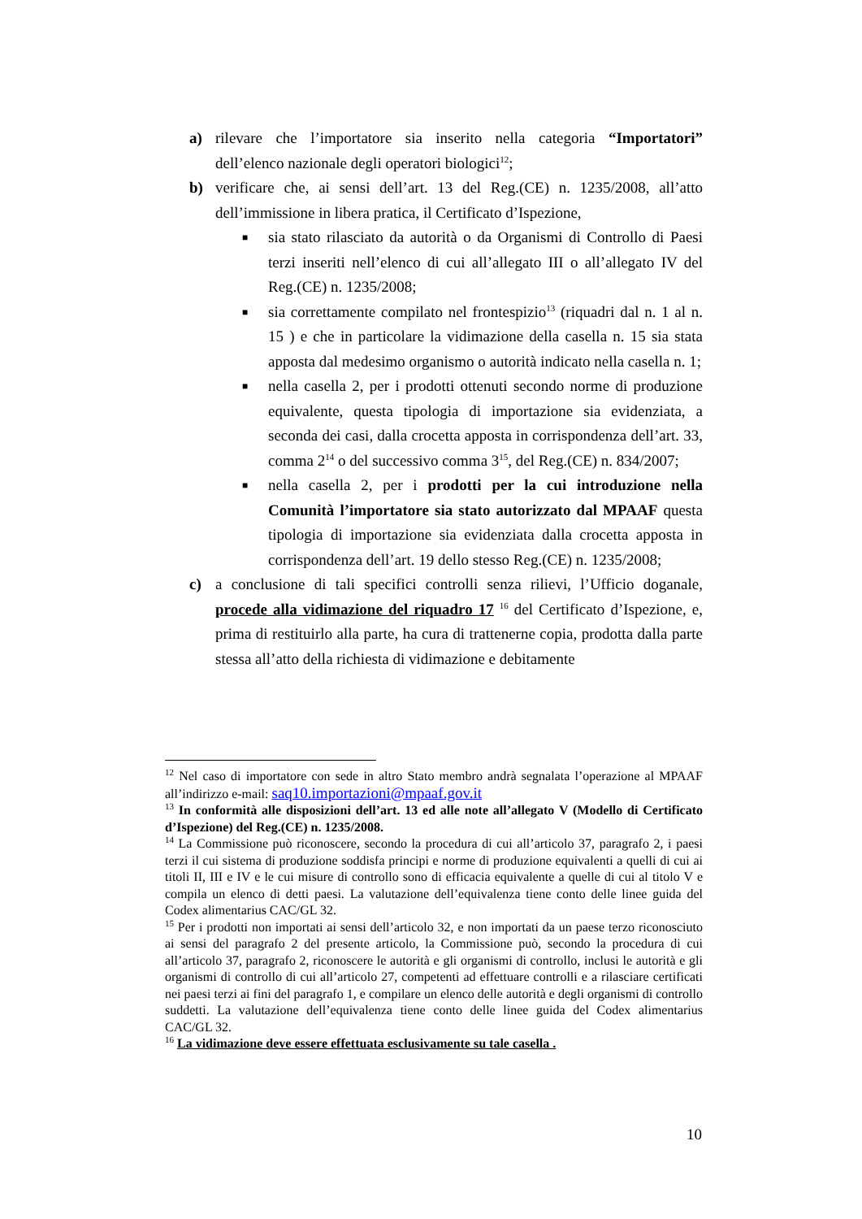a) rilevare che l’importatore sia inserito nella categoria “Importatori” dell’elenco nazionale degli operatori biologici<sup>12</sup>;
b) verificare che, ai sensi dell’art. 13 del Reg.(CE) n. 1235/2008, all’atto dell’immissione in libera pratica, il Certificato d’Ispezione,
■ sia stato rilasciato da autorità o da Organismi di Controllo di Paesi terzi inseriti nell’elenco di cui all’allegato III o all’allegato IV del Reg.(CE) n. 1235/2008;
■ sia correttamente compilato nel frontespizio<sup>13</sup> (riquadri dal n. 1 al n. 15 ) e che in particolare la vidimazione della casella n. 15 sia stata apposta dal medesimo organismo o autorità indicato nella casella n. 1;
■ nella casella 2, per i prodotti ottenuti secondo norme di produzione equivalente, questa tipologia di importazione sia evidenziata, a seconda dei casi, dalla crocetta apposta in corrispondenza dell’art. 33, comma 2<sup>14</sup> o del successivo comma 3<sup>15</sup>, del Reg.(CE) n. 834/2007;
■ nella casella 2, per i prodotti per la cui introduzione nella Comunità l’importatore sia stato autorizzato dal MPAAF questa tipologia di importazione sia evidenziata dalla crocetta apposta in corrispondenza dell’art. 19 dello stesso Reg.(CE) n. 1235/2008;
c) a conclusione di tali specifici controlli senza rilievi, l’Ufficio doganale, procede alla vidimazione del riquadro 17 <sup>16</sup> del Certificato d’Ispezione, e, prima di restituirlo alla parte, ha cura di trattenerne copia, prodotta dalla parte stessa all’atto della richiesta di vidimazione e debitamente
<sup>12</sup> Nel caso di importatore con sede in altro Stato membro andrà segnalata l’operazione al MPAAF all’indirizzo e-mail: saq10.importazioni@mpaaf.gov.it
<sup>13</sup> In conformità alle disposizioni dell’art. 13 ed alle note all’allegato V (Modello di Certificato d’Ispezione) del Reg.(CE) n. 1235/2008.
<sup>14</sup> La Commissione può riconoscere, secondo la procedura di cui all’articolo 37, paragrafo 2, i paesi terzi il cui sistema di produzione soddisfa principi e norme di produzione equivalenti a quelli di cui ai titoli II, III e IV e le cui misure di controllo sono di efficacia equivalente a quelle di cui al titolo V e compila un elenco di detti paesi. La valutazione dell’equivalenza tiene conto delle linee guida del Codex alimentarius CAC/GL 32.
<sup>15</sup> Per i prodotti non importati ai sensi dell’articolo 32, e non importati da un paese terzo riconosciuto ai sensi del paragrafo 2 del presente articolo, la Commissione può, secondo la procedura di cui all’articolo 37, paragrafo 2, riconoscere le autorità e gli organismi di controllo, inclusi le autorità e gli organismi di controllo di cui all’articolo 27, competenti ad effettuare controlli e a rilasciare certificati nei paesi terzi ai fini del paragrafo 1, e compilare un elenco delle autorità e degli organismi di controllo suddetti. La valutazione dell’equivalenza tiene conto delle linee guida del Codex alimentarius CAC/GL 32.
<sup>16</sup> La vidimazione deve essere effettuata esclusivamente su tale casella .
10